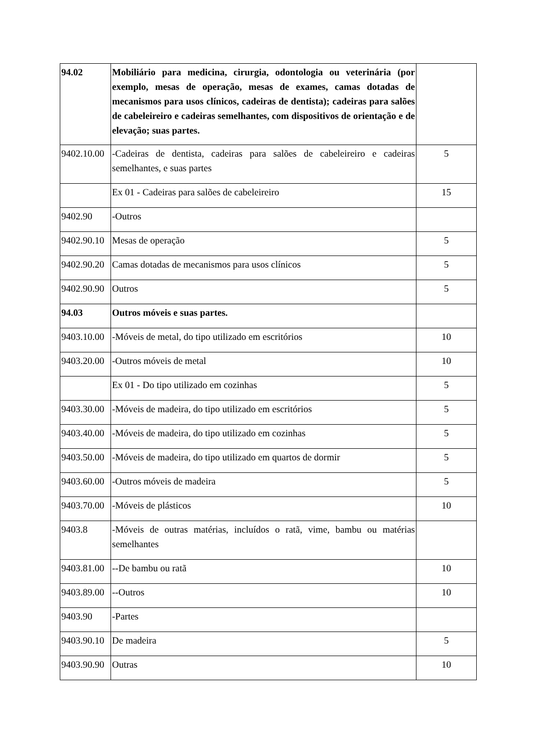| 94.02 | Mobiliário para medicina, cirurgia, odontologia ou veterinária (por exemplo, mesas de operação, mesas de exames, camas dotadas de mecanismos para usos clínicos, cadeiras de dentista); cadeiras para salões de cabeleireiro e cadeiras semelhantes, com dispositivos de orientação e de elevação; suas partes. | |
| 9402.10.00 | -Cadeiras de dentista, cadeiras para salões de cabeleireiro e cadeiras semelhantes, e suas partes | 5 |
| | Ex 01 - Cadeiras para salões de cabeleireiro | 15 |
| 9402.90 | -Outros | |
| 9402.90.10 | Mesas de operação | 5 |
| 9402.90.20 | Camas dotadas de mecanismos para usos clínicos | 5 |
| 9402.90.90 | Outros | 5 |
| 94.03 | Outros móveis e suas partes. | |
| 9403.10.00 | -Móveis de metal, do tipo utilizado em escritórios | 10 |
| 9403.20.00 | -Outros móveis de metal | 10 |
| | Ex 01 - Do tipo utilizado em cozinhas | 5 |
| 9403.30.00 | -Móveis de madeira, do tipo utilizado em escritórios | 5 |
| 9403.40.00 | -Móveis de madeira, do tipo utilizado em cozinhas | 5 |
| 9403.50.00 | -Móveis de madeira, do tipo utilizado em quartos de dormir | 5 |
| 9403.60.00 | -Outros móveis de madeira | 5 |
| 9403.70.00 | -Móveis de plásticos | 10 |
| 9403.8 | -Móveis de outras matérias, incluídos o ratã, vime, bambu ou matérias semelhantes | |
| 9403.81.00 | --De bambu ou ratã | 10 |
| 9403.89.00 | --Outros | 10 |
| 9403.90 | -Partes | |
| 9403.90.10 | De madeira | 5 |
| 9403.90.90 | Outras | 10 |